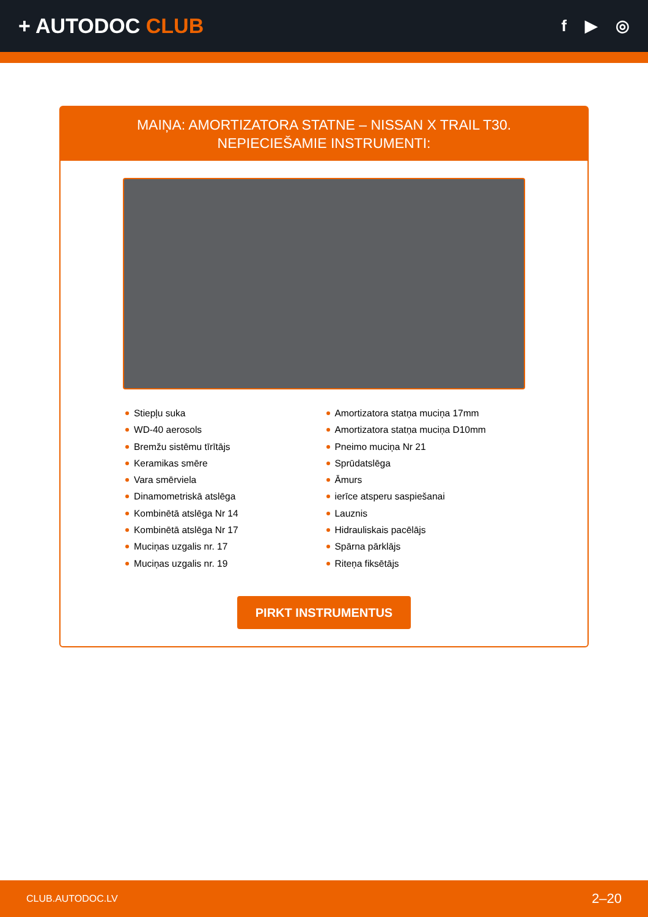+ AUTODOC CLUB
f ▶ ◎
MAIŅA: AMORTIZATORA STATNE – NISSAN X TRAIL T30. NEPIECIEŠAMIE INSTRUMENTI:
Stiepļu suka
WD-40 aerosols
Bremžu sistēmu tīrītājs
Keramikas smēre
Vara smērviela
Dinamometriskā atslēga
Kombinētā atslēga Nr 14
Kombinētā atslēga Nr 17
Muciņas uzgalis nr. 17
Muciņas uzgalis nr. 19
Amortizatora statņa muciņa 17mm
Amortizatora statņa muciņa D10mm
Pneimo muciņa Nr 21
Sprūdatslēga
Āmurs
ierīce atsperu saspiešanai
Lauznis
Hidrauliskais pacēlājs
Spārna pārklājs
Riteņa fiksētājs
PIRKT INSTRUMENTUS
CLUB.AUTODOC.LV 2–20